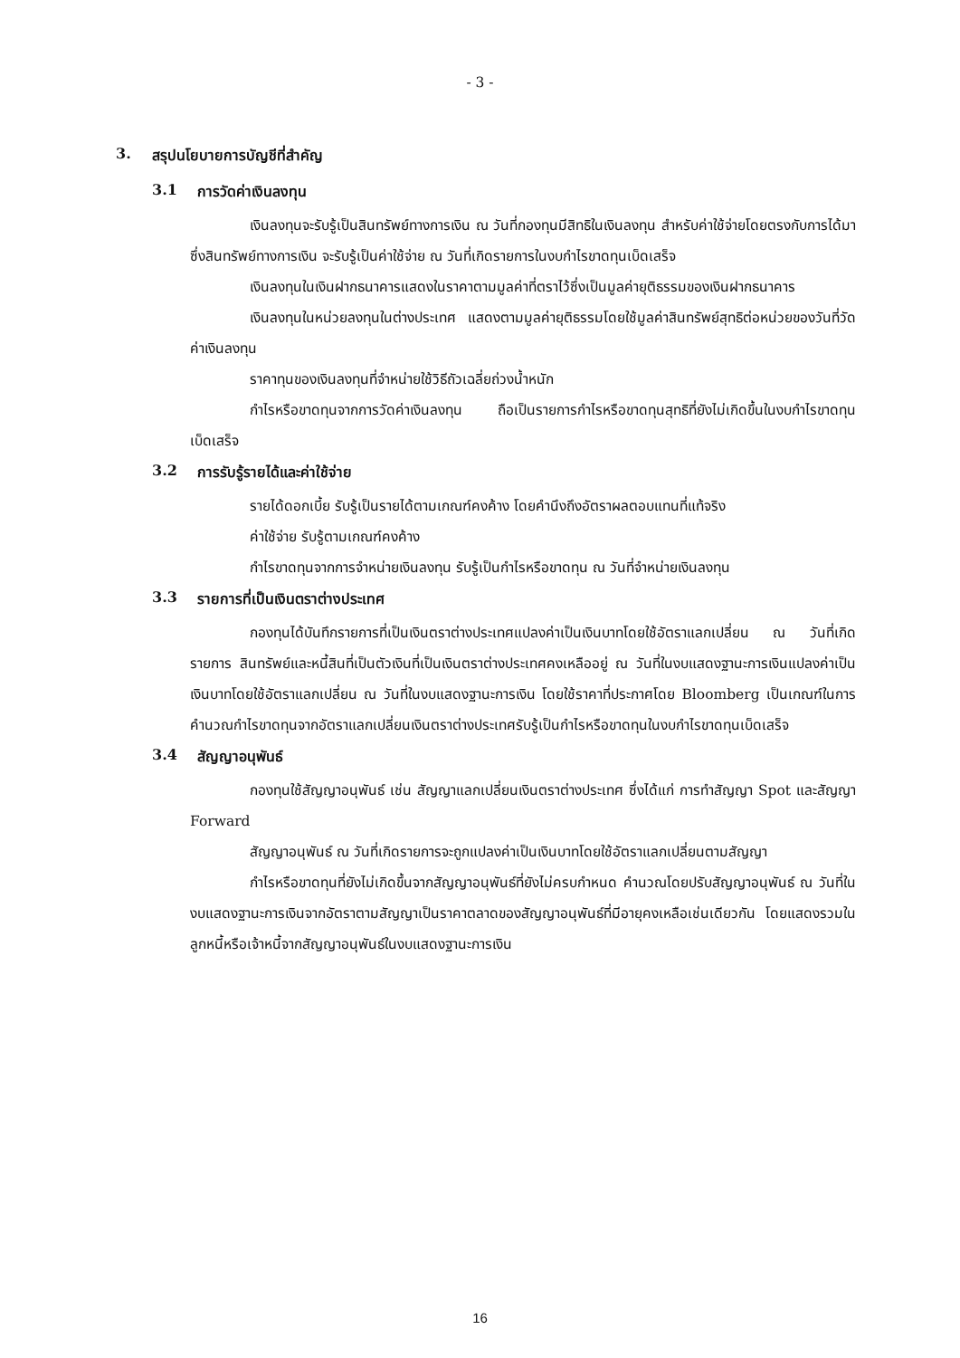- 3 -
3. สรุปนโยบายการบัญชีที่สำคัญ
3.1 การวัดค่าเงินลงทุน
เงินลงทุนจะรับรู้เป็นสินทรัพย์ทางการเงิน ณ วันที่กองทุนมีสิทธิในเงินลงทุน สำหรับค่าใช้จ่ายโดยตรงกับการได้มาซึ่งสินทรัพย์ทางการเงิน จะรับรู้เป็นค่าใช้จ่าย ณ วันที่เกิดรายการในงบกำไรขาดทุนเบ็ดเสร็จ
เงินลงทุนในเงินฝากธนาคารแสดงในราคาตามมูลค่าที่ตราไว้ซึ่งเป็นมูลค่ายุติธรรมของเงินฝากธนาคาร
เงินลงทุนในหน่วยลงทุนในต่างประเทศ แสดงตามมูลค่ายุติธรรมโดยใช้มูลค่าสินทรัพย์สุทธิต่อหน่วยของวันที่วัดค่าเงินลงทุน
ราคาทุนของเงินลงทุนที่จำหน่ายใช้วิธีถัวเฉลี่ยถ่วงน้ำหนัก
กำไรหรือขาดทุนจากการวัดค่าเงินลงทุน ถือเป็นรายการกำไรหรือขาดทุนสุทธิที่ยังไม่เกิดขึ้นในงบกำไรขาดทุนเบ็ดเสร็จ
3.2 การรับรู้รายได้และค่าใช้จ่าย
รายได้ดอกเบี้ย รับรู้เป็นรายได้ตามเกณฑ์คงค้าง โดยคำนึงถึงอัตราผลตอบแทนที่แท้จริง
ค่าใช้จ่าย รับรู้ตามเกณฑ์คงค้าง
กำไรขาดทุนจากการจำหน่ายเงินลงทุน รับรู้เป็นกำไรหรือขาดทุน ณ วันที่จำหน่ายเงินลงทุน
3.3 รายการที่เป็นเงินตราต่างประเทศ
กองทุนได้บันทึกรายการที่เป็นเงินตราต่างประเทศแปลงค่าเป็นเงินบาทโดยใช้อัตราแลกเปลี่ยน ณ วันที่เกิดรายการ สินทรัพย์และหนี้สินที่เป็นตัวเงินที่เป็นเงินตราต่างประเทศคงเหลืออยู่ ณ วันที่ในงบแสดงฐานะการเงินแปลงค่าเป็นเงินบาทโดยใช้อัตราแลกเปลี่ยน ณ วันที่ในงบแสดงฐานะการเงิน โดยใช้ราคาที่ประกาศโดย Bloomberg เป็นเกณฑ์ในการคำนวณกำไรขาดทุนจากอัตราแลกเปลี่ยนเงินตราต่างประเทศรับรู้เป็นกำไรหรือขาดทุนในงบกำไรขาดทุนเบ็ดเสร็จ
3.4 สัญญาอนุพันธ์
กองทุนใช้สัญญาอนุพันธ์ เช่น สัญญาแลกเปลี่ยนเงินตราต่างประเทศ ซึ่งได้แก่ การทำสัญญา Spot และสัญญา Forward
สัญญาอนุพันธ์ ณ วันที่เกิดรายการจะถูกแปลงค่าเป็นเงินบาทโดยใช้อัตราแลกเปลี่ยนตามสัญญา
กำไรหรือขาดทุนที่ยังไม่เกิดขึ้นจากสัญญาอนุพันธ์ที่ยังไม่ครบกำหนด คำนวณโดยปรับสัญญาอนุพันธ์ ณ วันที่ในงบแสดงฐานะการเงินจากอัตราตามสัญญาเป็นราคาตลาดของสัญญาอนุพันธ์ที่มีอายุคงเหลือเช่นเดียวกัน โดยแสดงรวมในลูกหนี้หรือเจ้าหนี้จากสัญญาอนุพันธ์ในงบแสดงฐานะการเงิน
16